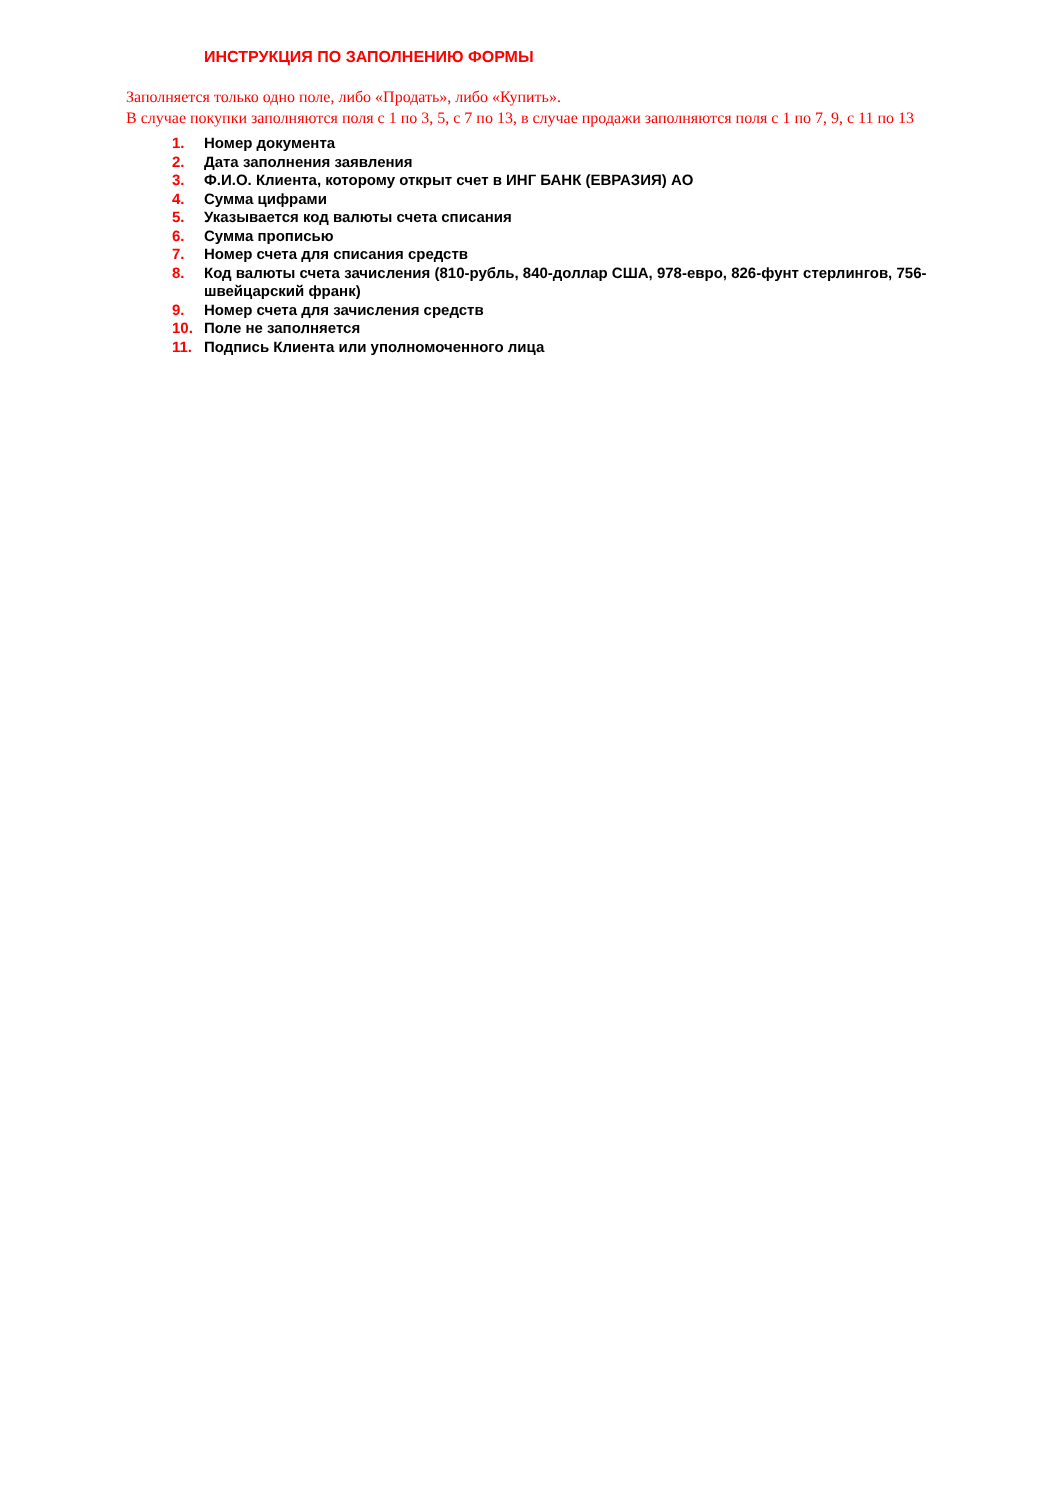ИНСТРУКЦИЯ ПО ЗАПОЛНЕНИЮ ФОРМЫ
Заполняется только одно поле, либо «Продать», либо «Купить».
В случае покупки заполняются поля с 1 по 3, 5, с 7 по 13, в случае продажи заполняются поля с 1 по 7, 9, с 11 по 13
1. Номер документа
2. Дата заполнения заявления
3. Ф.И.О. Клиента, которому открыт счет в ИНГ БАНК (ЕВРАЗИЯ) АО
4. Сумма цифрами
5. Указывается код валюты счета списания
6. Сумма прописью
7. Номер счета для списания средств
8. Код валюты счета зачисления (810-рубль, 840-доллар США, 978-евро, 826-фунт стерлингов, 756-швейцарский франк)
9. Номер счета для зачисления средств
10. Поле не заполняется
11. Подпись Клиента или уполномоченного лица